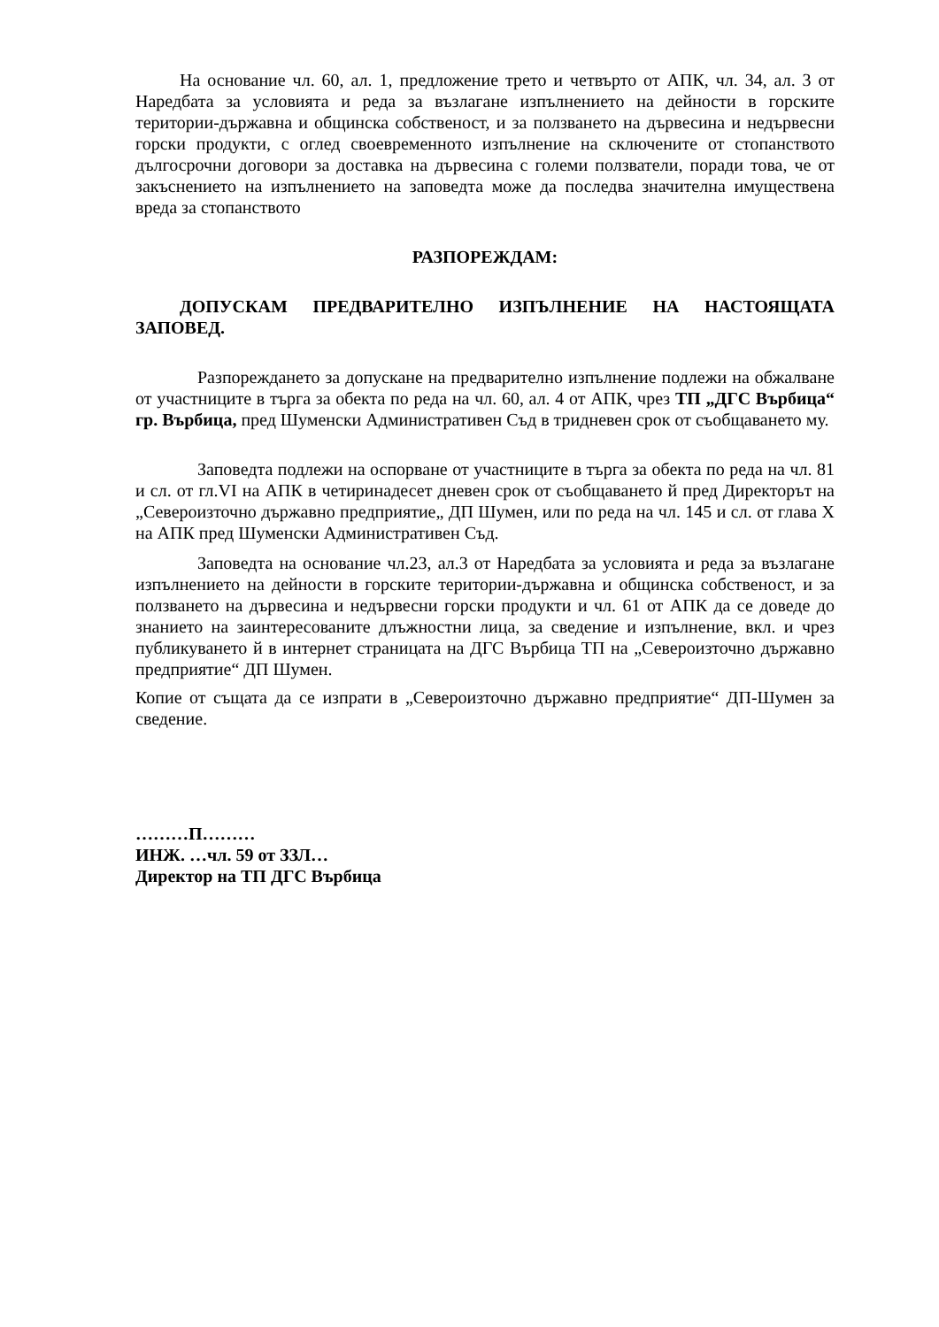На основание чл. 60, ал. 1, предложение трето и четвърто от АПК, чл. 34, ал. 3 от Наредбата за условията и реда за възлагане изпълнението на дейности в горските територии-държавна и общинска собственост, и за ползването на дървесина и недървесни горски продукти, с оглед своевременното изпълнение на сключените от стопанството дългосрочни договори за доставка на дървесина с големи ползватели, поради това, че от закъснението на изпълнението на заповедта може да последва значителна имуществена вреда за стопанството
РАЗПОРЕЖДАМ:
ДОПУСКАМ ПРЕДВАРИТЕЛНО ИЗПЪЛНЕНИЕ НА НАСТОЯЩАТА ЗАПОВЕД.
Разпореждането за допускане на предварително изпълнение подлежи на обжалване от участниците в търга за обекта по реда на чл. 60, ал. 4 от АПК, чрез ТП „ДГС Върбица“ гр. Върбица, пред Шуменски Административен Съд в тридневен срок от съобщаването му.
Заповедта подлежи на оспорване от участниците в търга за обекта по реда на чл. 81 и сл. от гл.VI на АПК в четиринадесет дневен срок от съобщаването й пред Директорът на „Североизточно държавно предприятие„ ДП Шумен, или по реда на чл. 145 и сл. от глава Х на АПК пред Шуменски Административен Съд.
Заповедта на основание чл.23, ал.3 от Наредбата за условията и реда за възлагане изпълнението на дейности в горските територии-държавна и общинска собственост, и за ползването на дървесина и недървесни горски продукти и чл. 61 от АПК да се доведе до знанието на заинтересованите длъжностни лица, за сведение и изпълнение, вкл. и чрез публикуването й в интернет страницата на ДГС Върбица ТП на „Североизточно държавно предприятие“ ДП Шумен.
Копие от същата да се изпрати в „Североизточно държавно предприятие“ ДП-Шумен за сведение.
………П………
ИНЖ. …чл. 59 от ЗЗЛ…
Директор на ТП ДГС Върбица